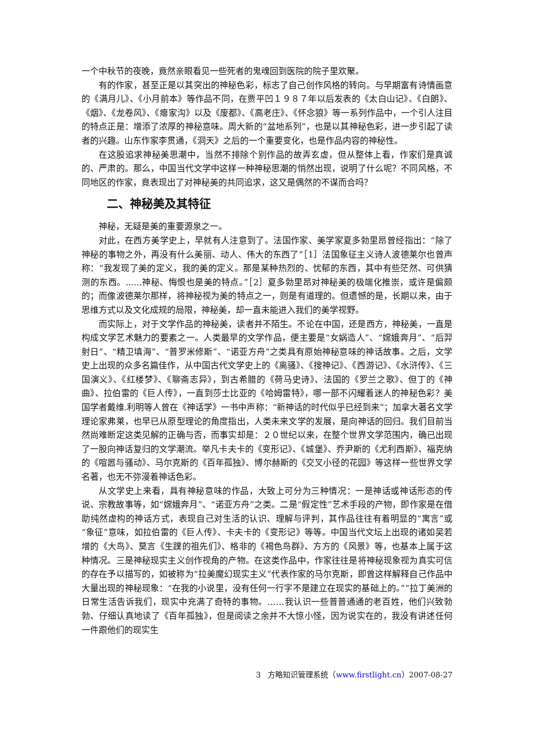一个中秋节的夜晚，竟然亲眼看见一些死者的鬼魂回到医院的院子里欢聚。
有的作家，甚至正是以其突出的神秘色彩，标志了自己创作风格的转向。与早期富有诗情画意的《满月儿》、《小月前本》等作品不同，在贾平凹１９８７年以后发表的《太白山记》、《白朗》、《烟》、《龙卷风》、《瘪家沟》以及《废都》、《高老庄》、《怀念狼》等一系列作品中，一个引人注目的特点正是：增添了浓厚的神秘意味。周大新的“盆地系列”，也是以其神秘色彩，进一步引起了读者的兴趣。山东作家李贯通，《洞天》之后的一个重要变化，也是作品内容的神秘性。
在这股追求神秘美思潮中，当然不排除个别作品的故弄玄虚，但从整体上看，作家们是真诚的、严肃的。那么，中国当代文学中这样一种神秘思潮的悄然出现，说明了什么呢？不同风格，不同地区的作家，竟表现出了对神秘美的共同追求，这又是偶然的不谋而合吗？
二、神秘美及其特征
神秘，无疑是美的重要源泉之一。
对此，在西方美学史上，早就有人注意到了。法国作家、美学家夏多勃里昂曾经指出：“除了神秘的事物之外，再没有什么美丽、动人、伟大的东西了”［1］法国象征主义诗人波德莱尔也曾声称：“我发现了美的定义，我的美的定义。那是某种热烈的、忧郁的东西，其中有些茫然、可供猜测的东西。......神秘、悔恨也是美的特点。”［2］夏多勃里昂对神秘美的极端化推崇，或许是偏颇的；而像波德莱尔那样，将神秘视为美的特点之一，则是有道理的。但遗憾的是，长期以来，由于思维方式以及文化成规的局限，神秘美，却一直未能进入我们的美学视野。
而实际上，对于文学作品的神秘美，读者并不陌生。不论在中国，还是西方，神秘美，一直是构成文学艺术魅力的要素之一。人类最早的文学作品，便主要是“女娲造人”、“嫦娥奔月”、“后羿射日”、“精卫填海”、“普罗米修斯”、“诺亚方舟”之类具有原始神秘意味的神话故事。之后，文学史上出现的众多名篇佳作，从中国古代文学史上的《离骚》、《搜神记》、《西游记》、《水浒传》、《三国演义》、《红楼梦》、《聊斋志异》，到古希腊的《荷马史诗》、法国的《罗兰之歌》、但丁的《神曲》、拉伯雷的《巨人传》，一直到莎士比亚的《哈姆雷特》，哪一部不闪耀着迷人的神秘色彩？美国学者戴维.利明等人曾在《神话学》一书中声称：“新神话的时代似乎已经到来”；加拿大著名文学理论家弗莱，也早已从原型理论的角度指出，人类未来文学的发展，是向神话的回归。我们目前当然尚难断定这类见解的正确与否，而事实却是：２０世纪以来，在整个世界文学范围内，确已出现了一股向神话复归的文学潮流。举凡卡夫卡的《变形记》、《城堡》、乔尹斯的《尤利西斯》、福克纳的《喧嚣与骚动》、马尔克斯的《百年孤独》、博尔赫斯的《交叉小径的花园》等这样一些世界文学名著，也无不弥漫着神话色彩。
从文学史上来看，具有神秘意味的作品，大致上可分为三种情况：一是神话或神话形态的传说、宗教故事等，如“嫦娥奔月”、“诺亚方舟”之类。二是“假定性”艺术手段的产物，即作家是在借助纯然虚构的神话方式，表现自己对生活的认识、理解与评判，其作品往往有着明显的“寓言”或“象征”意味，如拉伯雷的《巨人传》、卡夫卡的《变形记》等等。中国当代文坛上出现的诸如吴若增的《大鸟》、莫言《生蹼的祖先们》、格非的《褐色鸟群》、方方的《风景》等，也基本上属于这种情况。三是神秘现实主义创作视角的产物。在这类作品中，作家往往是将神秘现象视为真实可信的存在予以描写的，如被称为“拉美魔幻现实主义”代表作家的马尔克斯，即曾这样解释自己作品中大量出现的神秘现象：“在我的小说里，没有任何一行字不是建立在现实的基础上的。”“拉丁美洲的日常生活告诉我们，现实中充满了奇特的事物。……我认识一些普普通通的老百姓，他们兴致勃勃、仔细认真地读了《百年孤独》，但是阅读之余并不大惊小怪，因为说实在的，我没有讲述任何一件跟他们的现实生
3 方略知识管理系统（www.firstlight.cn）2007-08-27